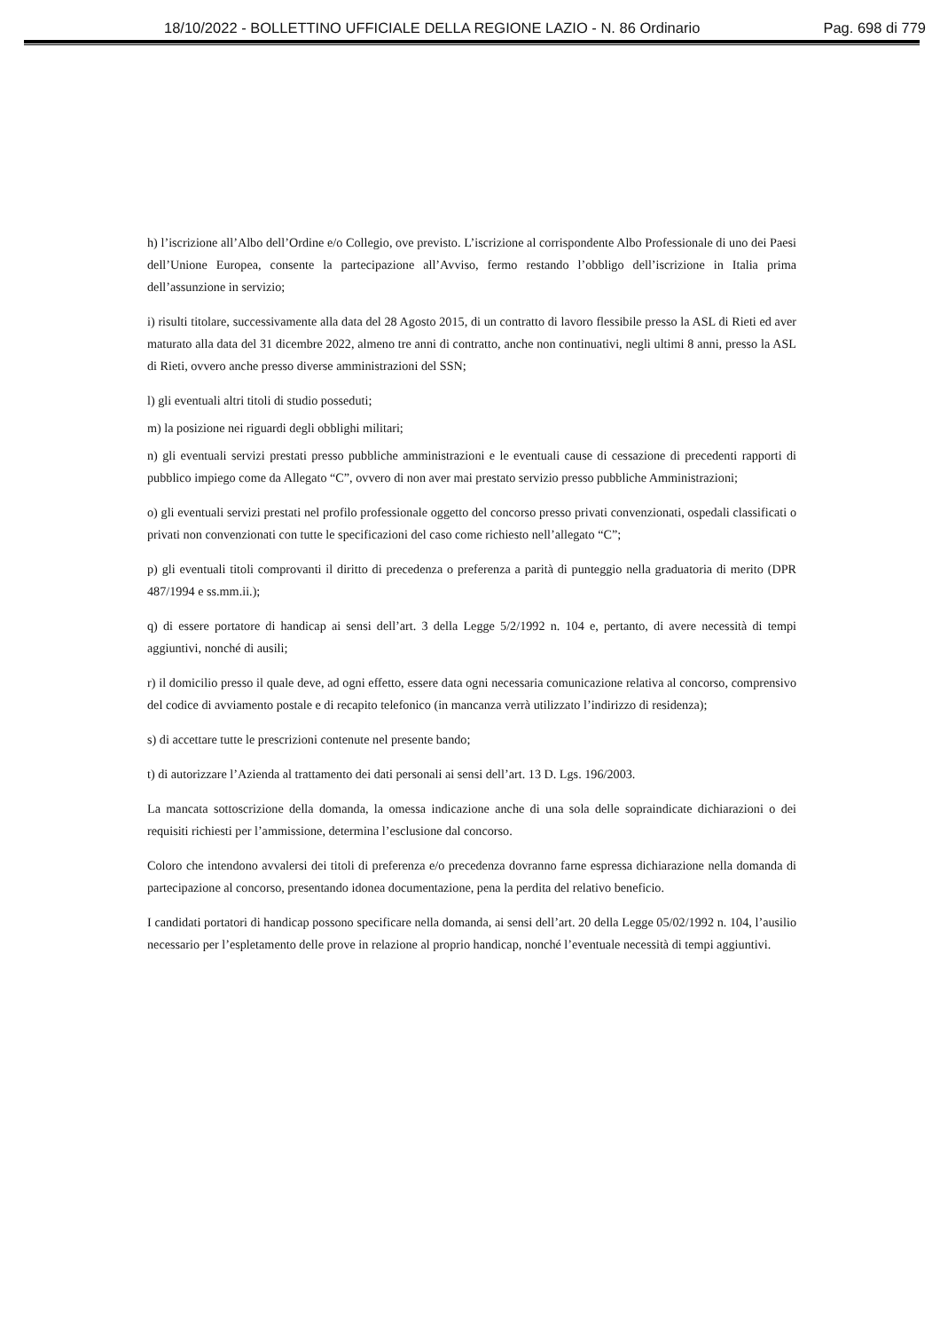18/10/2022 - BOLLETTINO UFFICIALE DELLA REGIONE LAZIO - N. 86 Ordinario Pag. 698 di 779
h) l’iscrizione all’Albo dell’Ordine e/o Collegio, ove previsto. L’iscrizione al corrispondente Albo Professionale di uno dei Paesi dell’Unione Europea, consente la partecipazione all’Avviso, fermo restando l’obbligo dell’iscrizione in Italia prima dell’assunzione in servizio;
i) risulti titolare, successivamente alla data del 28 Agosto 2015, di un contratto di lavoro flessibile presso la ASL di Rieti ed aver maturato alla data del 31 dicembre 2022, almeno tre anni di contratto, anche non continuativi, negli ultimi 8 anni, presso la ASL di Rieti, ovvero anche presso diverse amministrazioni del SSN;
l) gli eventuali altri titoli di studio posseduti;
m) la posizione nei riguardi degli obblighi militari;
n) gli eventuali servizi prestati presso pubbliche amministrazioni e le eventuali cause di cessazione di precedenti rapporti di pubblico impiego come da Allegato “C”, ovvero di non aver mai prestato servizio presso pubbliche Amministrazioni;
o) gli eventuali servizi prestati nel profilo professionale oggetto del concorso presso privati convenzionati, ospedali classificati o privati non convenzionati con tutte le specificazioni del caso come richiesto nell’allegato “C”;
p) gli eventuali titoli comprovanti il diritto di precedenza o preferenza a parità di punteggio nella graduatoria di merito (DPR 487/1994 e ss.mm.ii.);
q) di essere portatore di handicap ai sensi dell’art. 3 della Legge 5/2/1992 n. 104 e, pertanto, di avere necessità di tempi aggiuntivi, nonché di ausili;
r) il domicilio presso il quale deve, ad ogni effetto, essere data ogni necessaria comunicazione relativa al concorso, comprensivo del codice di avviamento postale e di recapito telefonico (in mancanza verrà utilizzato l’indirizzo di residenza);
s) di accettare tutte le prescrizioni contenute nel presente bando;
t) di autorizzare l’Azienda al trattamento dei dati personali ai sensi dell’art. 13 D. Lgs. 196/2003.
La mancata sottoscrizione della domanda, la omessa indicazione anche di una sola delle sopraindicate dichiarazioni o dei requisiti richiesti per l’ammissione, determina l’esclusione dal concorso.
Coloro che intendono avvalersi dei titoli di preferenza e/o precedenza dovranno farne espressa dichiarazione nella domanda di partecipazione al concorso, presentando idonea documentazione, pena la perdita del relativo beneficio.
I candidati portatori di handicap possono specificare nella domanda, ai sensi dell’art. 20 della Legge 05/02/1992 n. 104, l’ausilio necessario per l’espletamento delle prove in relazione al proprio handicap, nonché l’eventuale necessità di tempi aggiuntivi.